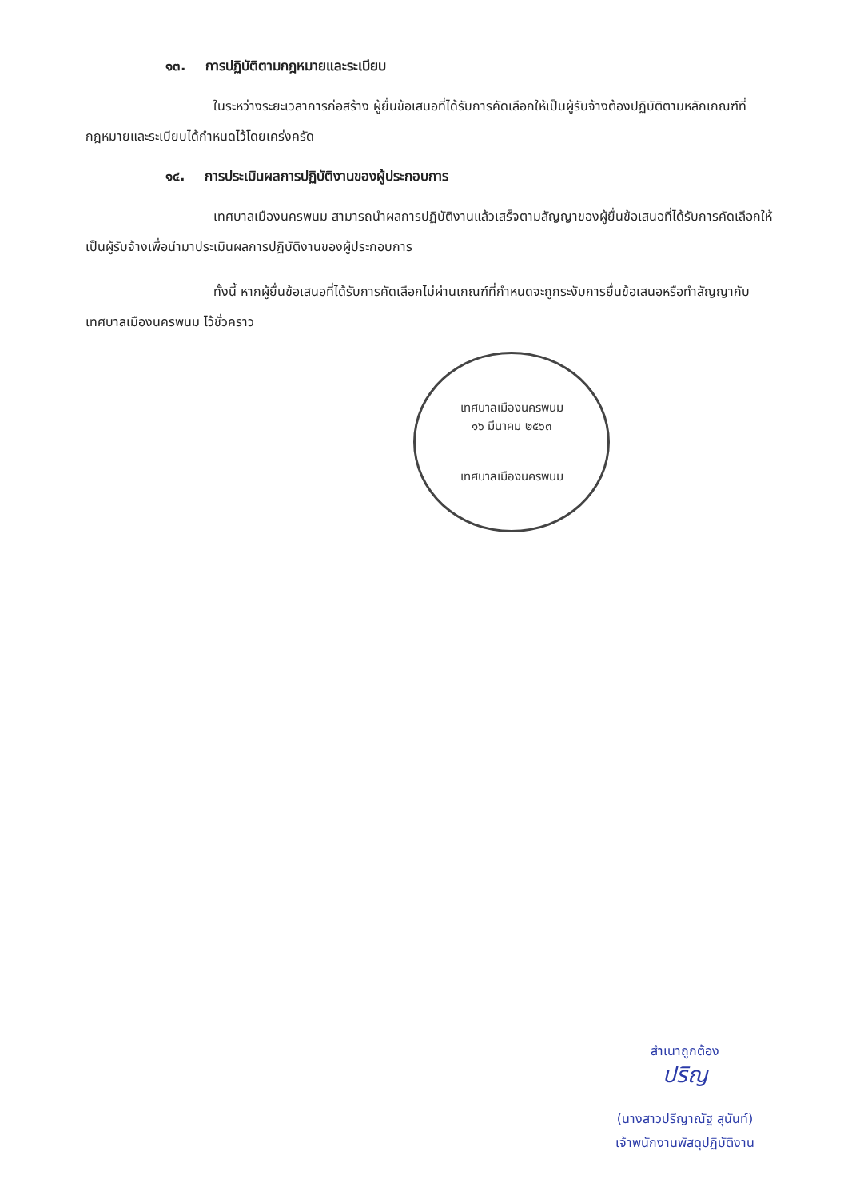๑๓. การปฏิบัติตามกฎหมายและระเบียบ
ในระหว่างระยะเวลาการก่อสร้าง ผู้ยื่นข้อเสนอที่ได้รับการคัดเลือกให้เป็นผู้รับจ้างต้องปฏิบัติตามหลักเกณฑ์ที่กฎหมายและระเบียบได้กำหนดไว้โดยเคร่งครัด
๑๔. การประเมินผลการปฏิบัติงานของผู้ประกอบการ
เทศบาลเมืองนครพนม สามารถนำผลการปฏิบัติงานแล้วเสร็จตามสัญญาของผู้ยื่นข้อเสนอที่ได้รับการคัดเลือกให้เป็นผู้รับจ้างเพื่อนำมาประเมินผลการปฏิบัติงานของผู้ประกอบการ
ทั้งนี้ หากผู้ยื่นข้อเสนอที่ได้รับการคัดเลือกไม่ผ่านเกณฑ์ที่กำหนดจะถูกระงับการยื่นข้อเสนอหรือทำสัญญากับเทศบาลเมืองนครพนม ไว้ชั่วคราว
เทศบาลเมืองนครพนม
๑๖ มีนาคม ๒๕๖๓
เทศบาลเมืองนครพนม
สำเนาถูกต้อง
ปริญ
(นางสาวปรีญาณัฐ สุนันท์)
เจ้าพนักงานพัสดุปฏิบัติงาน